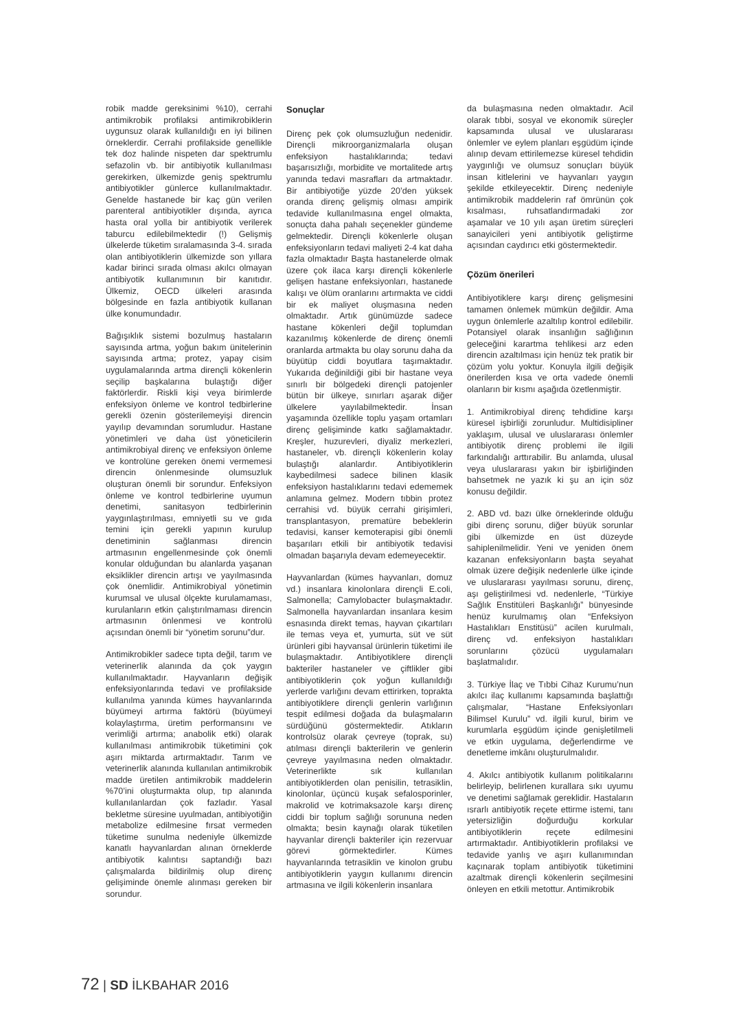robik madde gereksinimi %10), cerrahi antimikrobik profilaksi antimikrobiklerin uygunsuz olarak kullanıldığı en iyi bilinen örneklerdir. Cerrahi profilakside genellikle tek doz halinde nispeten dar spektrumlu sefazolin vb. bir antibiyotik kullanılması gerekirken, ülkemizde geniş spektrumlu antibiyotikler günlerce kullanılmaktadır. Genelde hastanede bir kaç gün verilen parenteral antibiyotikler dışında, ayrıca hasta oral yolla bir antibiyotik verilerek taburcu edilebilmektedir (!) Gelişmiş ülkelerde tüketim sıralamasında 3-4. sırada olan antibiyotiklerin ülkemizde son yıllara kadar birinci sırada olması akılcı olmayan antibiyotik kullanımının bir kanıtıdır. Ülkemiz, OECD ülkeleri arasında bölgesinde en fazla antibiyotik kullanan ülke konumundadır.
Bağışıklık sistemi bozulmuş hastaların sayısında artma, yoğun bakım ünitelerinin sayısında artma; protez, yapay cisim uygulamalarında artma dirençli kökenlerin seçilip başkalarına bulaştığı diğer faktörlerdir. Riskli kişi veya birimlerde enfeksiyon önleme ve kontrol tedbirlerine gerekli özenin gösterilemeyişi direncin yayılıp devamından sorumludur. Hastane yönetimleri ve daha üst yöneticilerin antimikrobiyal direnç ve enfeksiyon önleme ve kontrolüne gereken önemi vermemesi direncin önlenmesinde olumsuzluk oluşturan önemli bir sorundur. Enfeksiyon önleme ve kontrol tedbirlerine uyumun denetimi, sanitasyon tedbirlerinin yaygınlaştırılması, emniyetli su ve gıda temini için gerekli yapının kurulup denetiminin sağlanması direncin artmasının engellenmesinde çok önemli konular olduğundan bu alanlarda yaşanan eksiklikler direncin artışı ve yayılmasında çok önemlidir. Antimikrobiyal yönetimin kurumsal ve ulusal ölçekte kurulamaması, kurulanların etkin çalıştırılmaması direncin artmasının önlenmesi ve kontrolü açısından önemli bir “yönetim sorunu”dur.
Antimikrobikler sadece tıpta değil, tarım ve veterinerlik alanında da çok yaygın kullanılmaktadır. Hayvanların değişik enfeksiyonlarında tedavi ve profilakside kullanılma yanında kümes hayvanlarında büyümeyi artırma faktörü (büyümeyi kolaylaştırma, üretim performansını ve verimliği artırma; anabolik etki) olarak kullanılması antimikrobik tüketimini çok aşırı miktarda artırmaktadır. Tarım ve veterinerlik alanında kullanılan antimikrobik madde üretilen antimikrobik maddelerin %70’ini oluşturmakta olup, tıp alanında kullanılanlardan çok fazladır. Yasal bekletme süresine uyulmadan, antibiyotiğin metabolize edilmesine fırsat vermeden tüketime sunulma nedeniyle ülkemizde kanatlı hayvanlardan alınan örneklerde antibiyotik kalıntısı saptandığı bazı çalışmalarda bildirilmiş olup direnç gelişiminde önemle alınması gereken bir sorundur.
Sonuçlar
Direnç pek çok olumsuzluğun nedenidir. Dirençli mikroorganizmalarla oluşan enfeksiyon hastalıklarında; tedavi başarısızlığı, morbidite ve mortalitede artış yanında tedavi masrafları da artmaktadır. Bir antibiyotiğe yüzde 20’den yüksek oranda direnç gelişmiş olması ampirik tedavide kullanılmasına engel olmakta, sonuçta daha pahalı seçenekler gündeme gelmektedir. Dirençli kökenlerle oluşan enfeksiyonların tedavi maliyeti 2-4 kat daha fazla olmaktadır Başta hastanelerde olmak üzere çok ilaca karşı dirençli kökenlerle gelişen hastane enfeksiyonları, hastanede kalışı ve ölüm oranlarını artırmakta ve ciddi bir ek maliyet oluşmasına neden olmaktadır. Artık günümüzde sadece hastane kökenleri değil toplumdan kazanılmış kökenlerde de direnç önemli oranlarda artmakta bu olay sorunu daha da büyütüp ciddi boyutlara taşımaktadır. Yukarıda değinildiği gibi bir hastane veya sınırlı bir bölgedeki dirençli patojenler bütün bir ülkeye, sınırları aşarak diğer ülkelere yayılabilmektedir. İnsan yaşamında özellikle toplu yaşam ortamları direnç gelişiminde katkı sağlamaktadır. Kreşler, huzurevleri, diyaliz merkezleri, hastaneler, vb. dirençli kökenlerin kolay bulaştığı alanlardır. Antibiyotiklerin kaybedilmesi sadece bilinen klasik enfeksiyon hastalıklarını tedavi edememek anlamına gelmez. Modern tıbbin protez cerrahisi vd. büyük cerrahi girişimleri, transplantasyon, prematüre bebeklerin tedavisi, kanser kemoterapisi gibi önemli başarıları etkili bir antibiyotik tedavisi olmadan başarıyla devam edemeyecektir.
Hayvanlardan (kümes hayvanları, domuz vd.) insanlara kinolonlara dirençli E.coli, Salmonella; Camylobacter bulaşmaktadır. Salmonella hayvanlardan insanlara kesim esnasında direkt temas, hayvan çıkartıları ile temas veya et, yumurta, süt ve süt ürünleri gibi hayvansal ürünlerin tüketimi ile bulaşmaktadır. Antibiyotiklere dirençli bakteriler hastaneler ve çiftlikler gibi antibiyotiklerin çok yoğun kullanıldığı yerlerde varlığını devam ettirirken, toprakta antibiyotiklere dirençli genlerin varlığının tespit edilmesi doğada da bulaşmaların sürdüğünü göstermektedir. Atıkların kontrolsüz olarak çevreye (toprak, su) atılması dirençli bakterilerin ve genlerin çevreye yayılmasına neden olmaktadır. Veterinerlikte sık kullanılan antibiyotiklerden olan penisilin, tetrasiklin, kinolonlar, üçüncü kuşak sefalosporinler, makrolid ve kotrimaksazole karşı direnç ciddi bir toplum sağlığı sorununa neden olmakta; besin kaynağı olarak tüketilen hayvanlar dirençli bakteriler için rezervuar görevi görmektedirler. Kümes hayvanlarında tetrasiklin ve kinolon grubu antibiyotiklerin yaygın kullanımı direncin artmasına ve ilgili kökenlerin insanlara
da bulaşmasına neden olmaktadır. Acil olarak tıbbi, sosyal ve ekonomik süreçler kapsamında ulusal ve uluslararası önlemler ve eylem planları eşgüdüm içinde alınıp devam ettirilemezse küresel tehdidin yaygınlığı ve olumsuz sonuçları büyük insan kitlelerini ve hayvanları yaygın şekilde etkileyecektir. Direnç nedeniyle antimikrobik maddelerin raf ömrünün çok kısalması, ruhsatlandırmadaki zor aşamalar ve 10 yılı aşan üretim süreçleri sanayicileri yeni antibiyotik geliştirme açısından caydırıcı etki göstermektedir.
Çözüm önerileri
Antibiyotiklere karşı direnç gelişmesini tamamen önlemek mümkün değildir. Ama uygun önlemlerle azaltılıp kontrol edilebilir. Potansiyel olarak insanlığın sağlığının geleceğini karartma tehlikesi arz eden direncin azaltılması için henüz tek pratik bir çözüm yolu yoktur. Konuyla ilgili değişik önerilerden kısa ve orta vadede önemli olanların bir kısmı aşağıda özetlenmiştir.
1. Antimikrobiyal direnç tehdidine karşı küresel işbirliği zorunludur. Multidisipliner yaklaşım, ulusal ve uluslararası önlemler antibiyotik direnç problemi ile ilgili farkındalığı arttırabilir. Bu anlamda, ulusal veya uluslararası yakın bir işbirliğinden bahsetmek ne yazık ki şu an için söz konusu değildir.
2. ABD vd. bazı ülke örneklerinde olduğu gibi direnç sorunu, diğer büyük sorunlar gibi ülkemizde en üst düzeyde sahiplenilmelidir. Yeni ve yeniden önem kazanan enfeksiyonların başta seyahat olmak üzere değişik nedenlerle ülke içinde ve uluslararası yayılması sorunu, direnç, aşı geliştirilmesi vd. nedenlerle, “Türkiye Sağlık Enstitüleri Başkanlığı” bünyesinde henüz kurulmamış olan “Enfeksiyon Hastalıkları Enstitüsü” acilen kurulmalı, direnç vd. enfeksiyon hastalıkları sorunlarını çözücü uygulamaları başlatmalıdır.
3. Türkiye İlaç ve Tıbbi Cihaz Kurumu’nun akılcı ilaç kullanımı kapsamında başlattığı çalışmalar, “Hastane Enfeksiyonları Bilimsel Kurulu” vd. ilgili kurul, birim ve kurumlarla eşgüdüm içinde genişletilmeli ve etkin uygulama, değerlendirme ve denetleme imkânı oluşturulmalıdır.
4. Akılcı antibiyotik kullanım politikalarını belirleyip, belirlenen kurallara sıkı uyumu ve denetimi sağlamak gereklidir. Hastaların ısrarlı antibiyotik reçete ettirme istemi, tanı yetersizliğin doğurduğu korkular antibiyotiklerin reçete edilmesini artırmaktadır. Antibiyotiklerin profilaksi ve tedavide yanlış ve aşırı kullanımından kaçınarak toplam antibiyotik tüketimini azaltmak dirençli kökenlerin seçilmesini önleyen en etkili metottur. Antimikrobik
72 | SD İLKBAHAR 2016